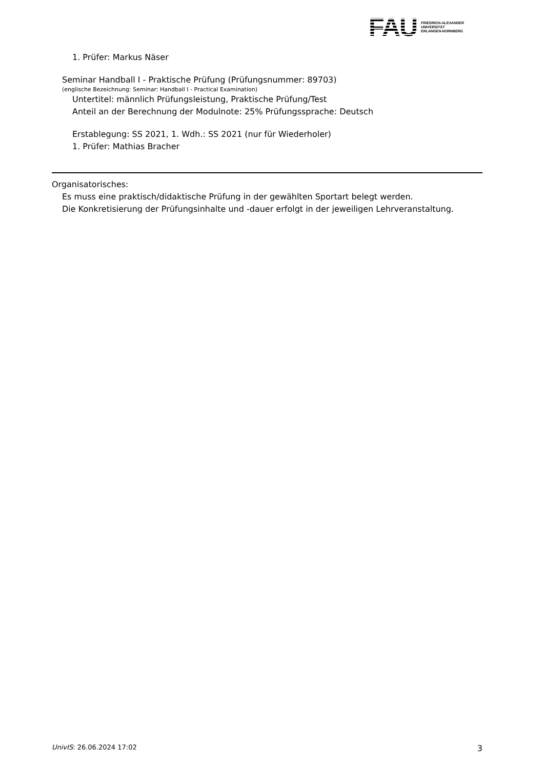FAU
FRIEDRICH-ALEXANDER
UNIVERSITÄT
ERLANGEN-NÜRNBERG
1. Prüfer: Markus Näser
Seminar Handball I - Praktische Prüfung (Prüfungsnummer: 89703)
(englische Bezeichnung: Seminar: Handball I - Practical Examination)
Untertitel: männlich Prüfungsleistung, Praktische Prüfung/Test
Anteil an der Berechnung der Modulnote: 25% Prüfungssprache: Deutsch
Erstablegung: SS 2021, 1. Wdh.: SS 2021 (nur für Wiederholer)
1. Prüfer: Mathias Bracher
Organisatorisches:
Es muss eine praktisch/didaktische Prüfung in der gewählten Sportart belegt werden.
Die Konkretisierung der Prüfungsinhalte und -dauer erfolgt in der jeweiligen Lehrveranstaltung.
UnivIS: 26.06.2024 17:02 3